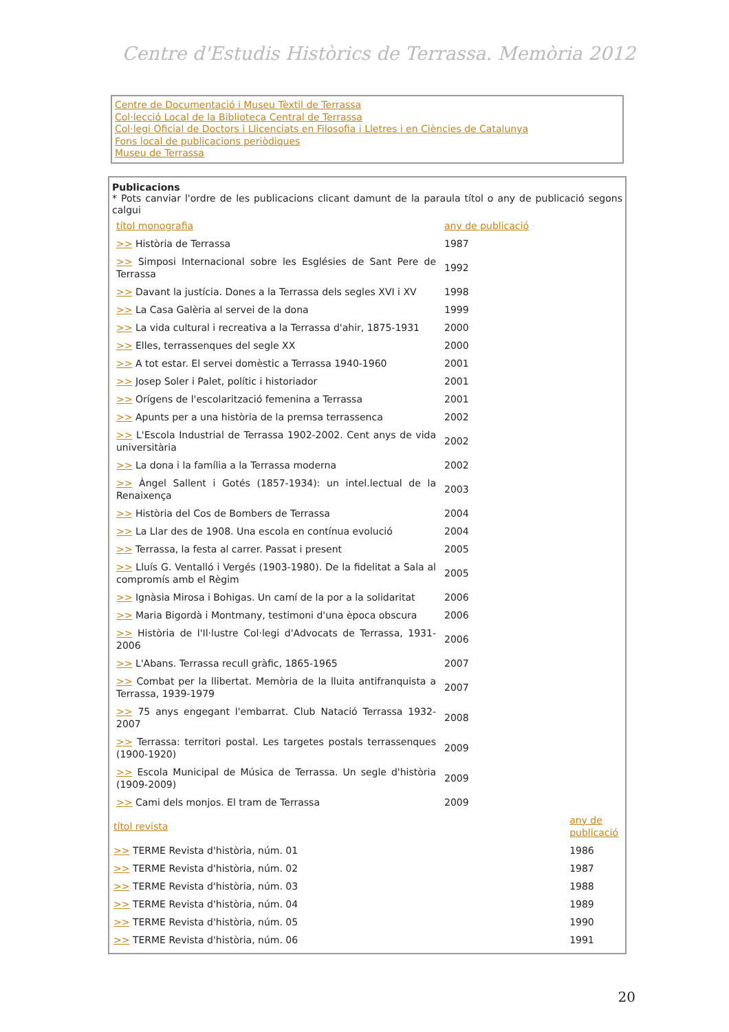Centre d'Estudis Històrics de Terrassa. Memòria 2012
Centre de Documentació i Museu Tèxtil de Terrassa
Col·lecció Local de la Biblioteca Central de Terrassa
Col·legi Oficial de Doctors i Llicenciats en Filosofia i Lletres i en Ciències de Catalunya
Fons local de publicacions periòdiques
Museu de Terrassa
Publicacions
* Pots canviar l'ordre de les publicacions clicant damunt de la paraula títol o any de publicació segons calgui
| títol monografia | any de publicació |
| --- | --- |
| >> Història de Terrassa | 1987 |
| >> Simposi Internacional sobre les Esglésies de Sant Pere de Terrassa | 1992 |
| >> Davant la justícia. Dones a la Terrassa dels segles XVI i XV | 1998 |
| >> La Casa Galèria al servei de la dona | 1999 |
| >> La vida cultural i recreativa a la Terrassa d'ahir, 1875-1931 | 2000 |
| >> Elles, terrassenques del segle XX | 2000 |
| >> A tot estar. El servei domèstic a Terrassa 1940-1960 | 2001 |
| >> Josep Soler i Palet, polític i historiador | 2001 |
| >> Orígens de l'escolarització femenina a Terrassa | 2001 |
| >> Apunts per a una història de la premsa terrassenca | 2002 |
| >> L'Escola Industrial de Terrassa 1902-2002. Cent anys de vida universitària | 2002 |
| >> La dona i la família a la Terrassa moderna | 2002 |
| >> Àngel Sallent i Gotés (1857-1934): un intel.lectual de la Renaixença | 2003 |
| >> Història del Cos de Bombers de Terrassa | 2004 |
| >> La Llar des de 1908. Una escola en contínua evolució | 2004 |
| >> Terrassa, la festa al carrer. Passat i present | 2005 |
| >> Lluís G. Ventalló i Vergés (1903-1980). De la fidelitat a Sala al compromís amb el Règim | 2005 |
| >> Ignàsia Mirosa i Bohigas. Un camí de la por a la solidaritat | 2006 |
| >> Maria Bigordà i Montmany, testimoni d'una època obscura | 2006 |
| >> Història de l'Il·lustre Col·legi d'Advocats de Terrassa, 1931-2006 | 2006 |
| >> L'Abans. Terrassa recull gràfic, 1865-1965 | 2007 |
| >> Combat per la llibertat. Memòria de la lluita antifranquista a Terrassa, 1939-1979 | 2007 |
| >> 75 anys engegant l'embarrat. Club Natació Terrassa 1932-2007 | 2008 |
| >> Terrassa: territori postal. Les targetes postals terrassenques (1900-1920) | 2009 |
| >> Escola Municipal de Música de Terrassa. Un segle d'història (1909-2009) | 2009 |
| >> Cami dels monjos. El tram de Terrassa | 2009 |
| títol revista | any de publicació |
| --- | --- |
| >> TERME Revista d'història, núm. 01 | 1986 |
| >> TERME Revista d'història, núm. 02 | 1987 |
| >> TERME Revista d'història, núm. 03 | 1988 |
| >> TERME Revista d'història, núm. 04 | 1989 |
| >> TERME Revista d'història, núm. 05 | 1990 |
| >> TERME Revista d'història, núm. 06 | 1991 |
20